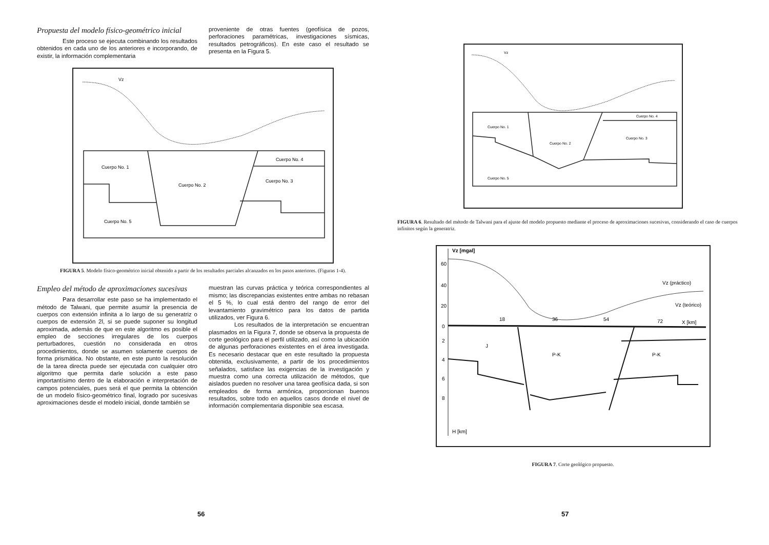Propuesta del modelo físico-geométrico inicial
Este proceso se ejecuta combinando los resultados obtenidos en cada uno de los anteriores e incorporando, de existir, la información complementaria
proveniente de otras fuentes (geofísica de pozos, perforaciones paramétricas, investigaciones sísmicas, resultados petrográficos). En este caso el resultado se presenta en la Figura 5.
Vz
Cuerpo No. 1
Cuerpo No. 2
Cuerpo No. 3
Cuerpo No. 4
Cuerpo No. 5
FIGURA 5. Modelo físico-geométrico inicial obtenido a partir de los resultados parciales alcanzados en los pasos anteriores. (Figuras 1-4).
Empleo del método de aproximaciones sucesivas
Para desarrollar este paso se ha implementado el método de Talwani, que permite asumir la presencia de cuerpos con extensión infinita a lo largo de su generatriz o cuerpos de extensión 2l, si se puede suponer su longitud aproximada, además de que en este algoritmo es posible el empleo de secciones irregulares de los cuerpos perturbadores, cuestión no considerada en otros procedimientos, donde se asumen solamente cuerpos de forma prismática. No obstante, en este punto la resolución de la tarea directa puede ser ejecutada con cualquier otro algoritmo que permita darle solución a este paso importantísimo dentro de la elaboración e interpretación de campos potenciales, pues será el que permita la obtención de un modelo físico-geométrico final, logrado por sucesivas aproximaciones desde el modelo inicial, donde también se
muestran las curvas práctica y teórica correspondientes al mismo; las discrepancias existentes entre ambas no rebasan el 5 %, lo cual está dentro del rango de error del levantamiento gravimétrico para los datos de partida utilizados, ver Figura 6.
Los resultados de la interpretación se encuentran plasmados en la Figura 7, donde se observa la propuesta de corte geológico para el perfil utilizado, así como la ubicación de algunas perforaciones existentes en el área investigada. Es necesario destacar que en este resultado la propuesta obtenida, exclusivamente, a partir de los procedimientos señalados, satisface las exigencias de la investigación y muestra como una correcta utilización de métodos, que aislados pueden no resolver una tarea geofísica dada, si son empleados de forma armónica, proporcionan buenos resultados, sobre todo en aquellos casos donde el nivel de información complementaria disponible sea escasa.
56
Vz
Cuerpo No. 1
Cuerpo No. 2
Cuerpo No. 3
Cuerpo No. 4
Cuerpo No. 5
FIGURA 6. Resultado del método de Talwani para el ajuste del modelo propuesto mediante el proceso de aproximaciones sucesivas, considerando el caso de cuerpos infinitos según la generatriz.
Vz [mgal]
60
40
20
0
2
4
6
8
18
36
54
72
X [km]
Vz (práctico)
Vz (teórico)
J
P-K
P-K
H [km]
FIGURA 7. Corte geológico propuesto.
57